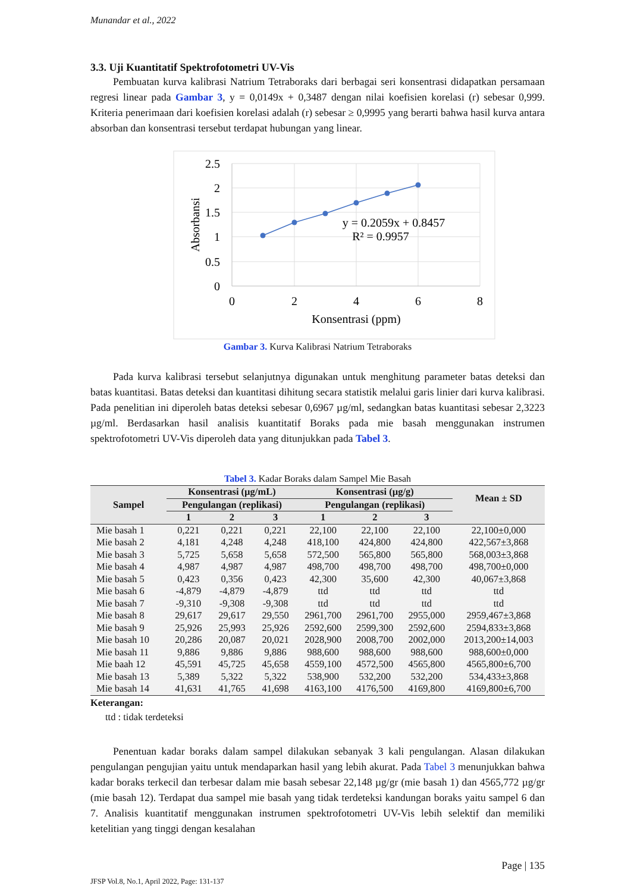Munandar et al., 2022
3.3. Uji Kuantitatif Spektrofotometri UV-Vis
Pembuatan kurva kalibrasi Natrium Tetraboraks dari berbagai seri konsentrasi didapatkan persamaan regresi linear pada Gambar 3, y = 0,0149x + 0,3487 dengan nilai koefisien korelasi (r) sebesar 0,999. Kriteria penerimaan dari koefisien korelasi adalah (r) sebesar ≥ 0,9995 yang berarti bahwa hasil kurva antara absorban dan konsentrasi tersebut terdapat hubungan yang linear.
2.5
2
1.5
1
0.5
0
0
2
4
6
8
Konsentrasi (ppm)
y = 0.2059x + 0.8457
R² = 0.9957
Absorbansi
Gambar 3. Kurva Kalibrasi Natrium Tetraboraks
Pada kurva kalibrasi tersebut selanjutnya digunakan untuk menghitung parameter batas deteksi dan batas kuantitasi. Batas deteksi dan kuantitasi dihitung secara statistik melalui garis linier dari kurva kalibrasi. Pada penelitian ini diperoleh batas deteksi sebesar 0,6967 µg/ml, sedangkan batas kuantitasi sebesar 2,3223 µg/ml. Berdasarkan hasil analisis kuantitatif Boraks pada mie basah menggunakan instrumen spektrofotometri UV-Vis diperoleh data yang ditunjukkan pada Tabel 3.
Tabel 3. Kadar Boraks dalam Sampel Mie Basah
| Sampel | Konsentrasi (µg/mL) | | | Konsentrasi (µg/g) | | | Mean ± SD |
| --- | --- | --- | --- | --- | --- | --- | --- |
| | Pengulangan (replikasi) | | | Pengulangan (replikasi) | | | |
| | 1 | 2 | 3 | 1 | 2 | 3 | |
| Mie basah 1 | 0,221 | 0,221 | 0,221 | 22,100 | 22,100 | 22,100 | 22,100±0,000 |
| Mie basah 2 | 4,181 | 4,248 | 4,248 | 418,100 | 424,800 | 424,800 | 422,567±3,868 |
| Mie basah 3 | 5,725 | 5,658 | 5,658 | 572,500 | 565,800 | 565,800 | 568,003±3,868 |
| Mie basah 4 | 4,987 | 4,987 | 4,987 | 498,700 | 498,700 | 498,700 | 498,700±0,000 |
| Mie basah 5 | 0,423 | 0,356 | 0,423 | 42,300 | 35,600 | 42,300 | 40,067±3,868 |
| Mie basah 6 | -4,879 | -4,879 | -4,879 | ttd | ttd | ttd | ttd |
| Mie basah 7 | -9,310 | -9,308 | -9,308 | ttd | ttd | ttd | ttd |
| Mie basah 8 | 29,617 | 29,617 | 29,550 | 2961,700 | 2961,700 | 2955,000 | 2959,467±3,868 |
| Mie basah 9 | 25,926 | 25,993 | 25,926 | 2592,600 | 2599,300 | 2592,600 | 2594,833±3,868 |
| Mie basah 10 | 20,286 | 20,087 | 20,021 | 2028,900 | 2008,700 | 2002,000 | 2013,200±14,003 |
| Mie basah 11 | 9,886 | 9,886 | 9,886 | 988,600 | 988,600 | 988,600 | 988,600±0,000 |
| Mie baah 12 | 45,591 | 45,725 | 45,658 | 4559,100 | 4572,500 | 4565,800 | 4565,800±6,700 |
| Mie basah 13 | 5,389 | 5,322 | 5,322 | 538,900 | 532,200 | 532,200 | 534,433±3,868 |
| Mie basah 14 | 41,631 | 41,765 | 41,698 | 4163,100 | 4176,500 | 4169,800 | 4169,800±6,700 |
Keterangan:
ttd : tidak terdeteksi
Penentuan kadar boraks dalam sampel dilakukan sebanyak 3 kali pengulangan. Alasan dilakukan pengulangan pengujian yaitu untuk mendaparkan hasil yang lebih akurat. Pada Tabel 3 menunjukkan bahwa kadar boraks terkecil dan terbesar dalam mie basah sebesar 22,148 µg/gr (mie basah 1) dan 4565,772 µg/gr (mie basah 12). Terdapat dua sampel mie basah yang tidak terdeteksi kandungan boraks yaitu sampel 6 dan 7. Analisis kuantitatif menggunakan instrumen spektrofotometri UV-Vis lebih selektif dan memiliki ketelitian yang tinggi dengan kesalahan
Page | 135
JFSP Vol.8, No.1, April 2022, Page: 131-137